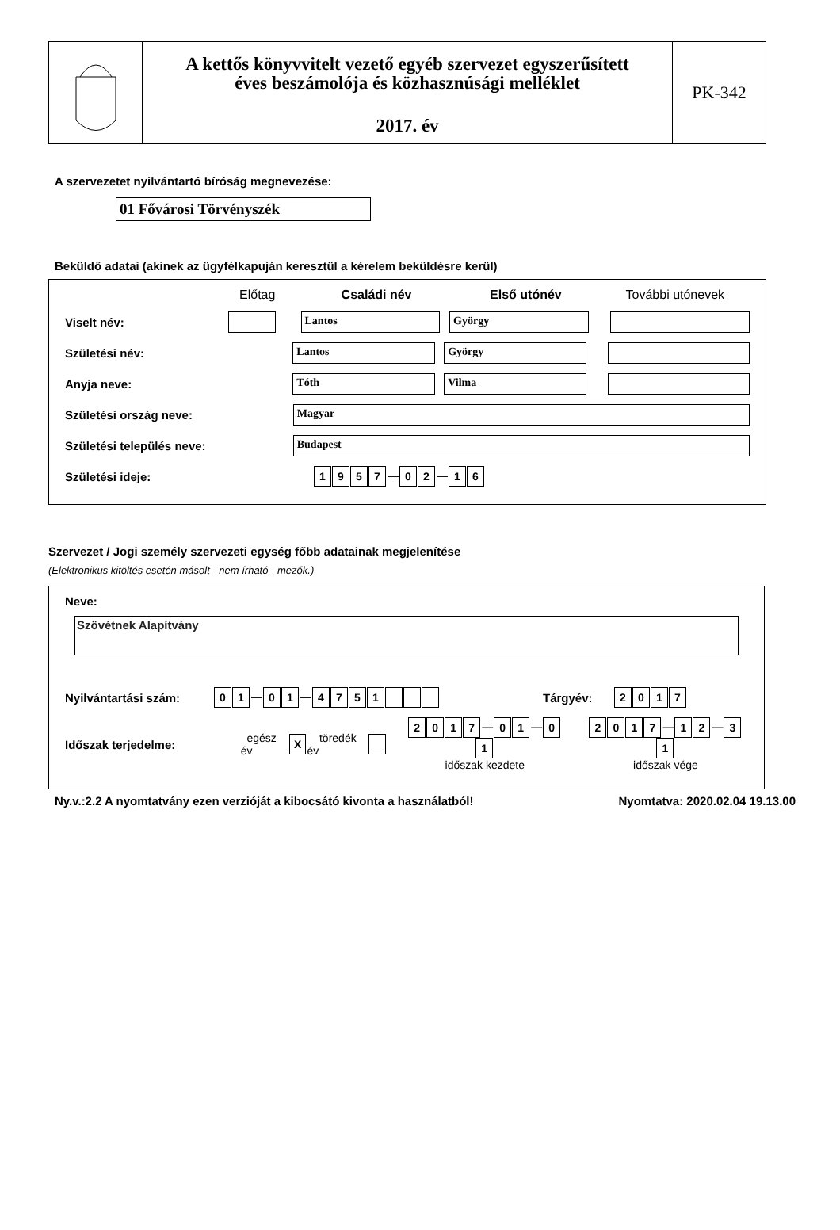A kettős könyvvitelt vezető egyéb szervezet egyszerűsített
éves beszámolója és közhasznúsági melléklet
2017. év
PK-342
A szervezetet nyilvántartó bíróság megnevezése:
01 Fővárosi Törvényszék
Beküldő adatai (akinek az ügyfélkapuján keresztül a kérelem beküldésre kerül)
Előtag Családi név Első utónév További utónevek
Viselt név: Lantos György
Születési név: Lantos György
Anyja neve: Tóth Vilma
Születési ország neve: Magyar
Születési település neve: Budapest
Születési ideje: 1957 — 0 2 — 1 6
Szervezet / Jogi személy szervezeti egység főbb adatainak megjelenítése
(Elektronikus kitöltés esetén másolt - nem írható - mezők.)
Neve:
Szövétnek Alapítvány
Nyilvántartási szám: 0 1 — 0 1 — 4751 Tárgyév: 2017
Időszak terjedelme: egész év X töredék év 2017 — 0 1 — 0 1
időszak kezdete 2017 — 1 2 — 3 1
időszak vége
Ny.v.:2.2 A nyomtatvány ezen verzióját a kibocsátó kivonta a használatból! Nyomtatva: 2020.02.04 19.13.00